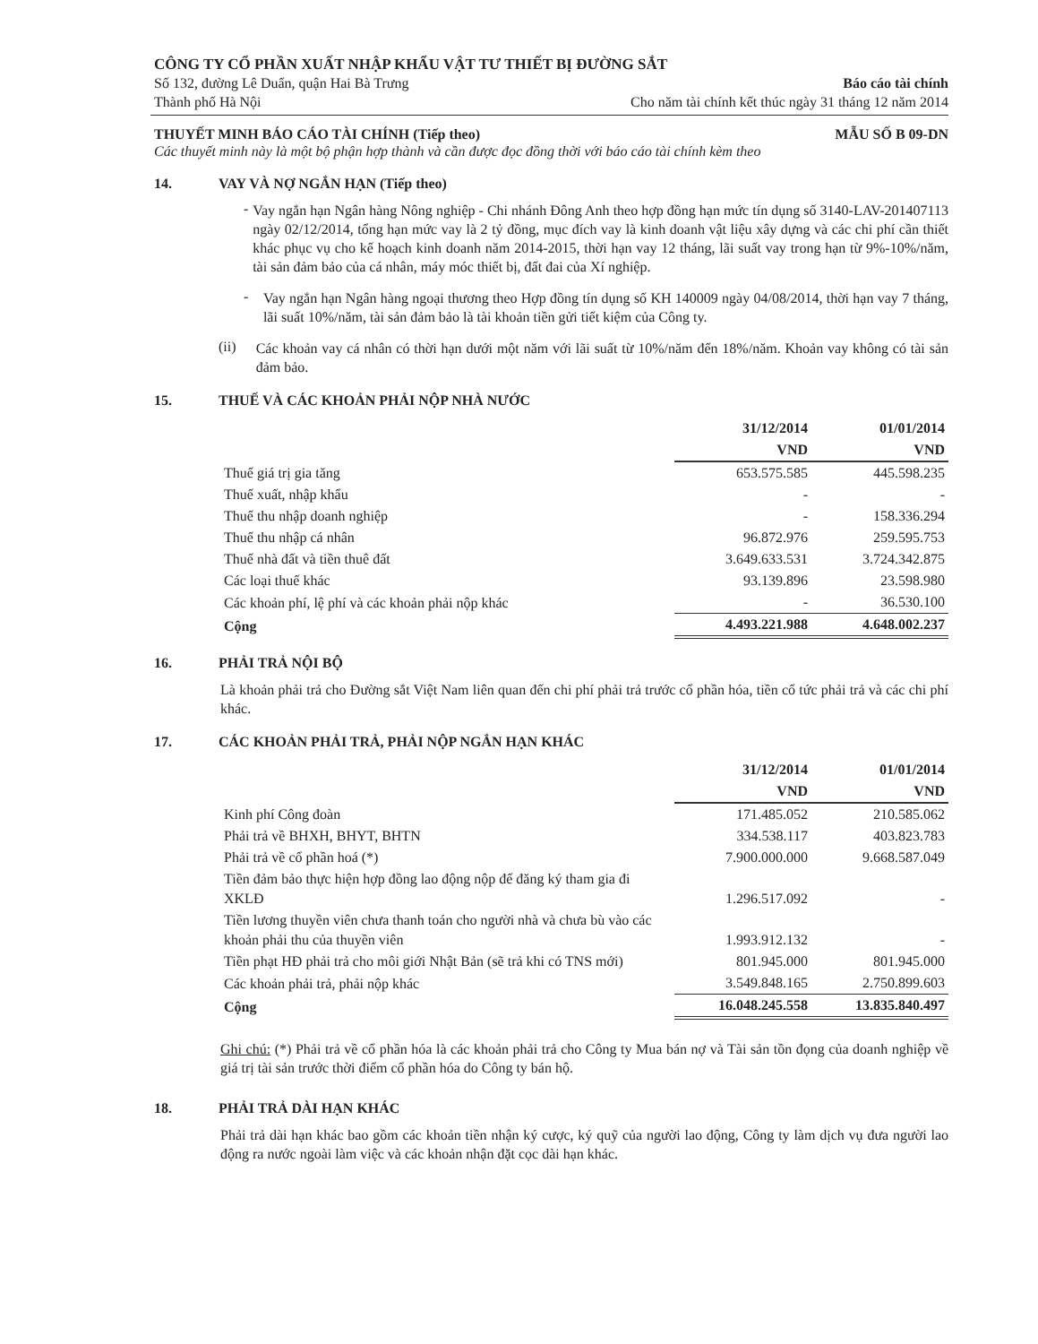CÔNG TY CỔ PHẦN XUẤT NHẬP KHẨU VẬT TƯ THIẾT BỊ ĐƯỜNG SẮT
Số 132, đường Lê Duẩn, quận Hai Bà Trưng Báo cáo tài chính
Thành phố Hà Nội Cho năm tài chính kết thúc ngày 31 tháng 12 năm 2014
THUYẾT MINH BÁO CÁO TÀI CHÍNH (Tiếp theo) MẪU SỐ B 09-DN
Các thuyết minh này là một bộ phận hợp thành và cần được đọc đồng thời với báo cáo tài chính kèm theo
14. VAY VÀ NỢ NGẮN HẠN (Tiếp theo)
-
Vay ngắn hạn Ngân hàng Nông nghiệp - Chi nhánh Đông Anh theo hợp đồng hạn mức tín dụng số 3140-LAV-201407113 ngày 02/12/2014, tổng hạn mức vay là 2 tỷ đồng, mục đích vay là kinh doanh vật liệu xây dựng và các chi phí cần thiết khác phục vụ cho kế hoạch kinh doanh năm 2014-2015, thời hạn vay 12 tháng, lãi suất vay trong hạn từ 9%-10%/năm, tài sản đảm bảo của cá nhân, máy móc thiết bị, đất đai của Xí nghiệp.
-
Vay ngắn hạn Ngân hàng ngoại thương theo Hợp đồng tín dụng số KH 140009 ngày 04/08/2014, thời hạn vay 7 tháng, lãi suất 10%/năm, tài sản đảm bảo là tài khoản tiền gửi tiết kiệm của Công ty.
(ii)
Các khoản vay cá nhân có thời hạn dưới một năm với lãi suất từ 10%/năm đến 18%/năm. Khoản vay không có tài sản đảm bảo.
15. THUẾ VÀ CÁC KHOẢN PHẢI NỘP NHÀ NƯỚC
| | 31/12/2014 | 01/01/2014 |
| --- | --- | --- |
| | VND | VND |
| Thuế giá trị gia tăng | 653.575.585 | 445.598.235 |
| Thuế xuất, nhập khẩu | - | - |
| Thuế thu nhập doanh nghiệp | - | 158.336.294 |
| Thuế thu nhập cá nhân | 96.872.976 | 259.595.753 |
| Thuế nhà đất và tiền thuê đất | 3.649.633.531 | 3.724.342.875 |
| Các loại thuế khác | 93.139.896 | 23.598.980 |
| Các khoản phí, lệ phí và các khoản phải nộp khác | - | 36.530.100 |
| Cộng | 4.493.221.988 | 4.648.002.237 |
16. PHẢI TRẢ NỘI BỘ
Là khoản phải trả cho Đường sắt Việt Nam liên quan đến chi phí phải trả trước cổ phần hóa, tiền cổ tức phải trả và các chi phí khác.
17. CÁC KHOẢN PHẢI TRẢ, PHẢI NỘP NGẮN HẠN KHÁC
| | 31/12/2014 | 01/01/2014 |
| --- | --- | --- |
| | VND | VND |
| Kinh phí Công đoàn | 171.485.052 | 210.585.062 |
| Phải trả về BHXH, BHYT, BHTN | 334.538.117 | 403.823.783 |
| Phải trả về cổ phần hoá (*) | 7.900.000.000 | 9.668.587.049 |
| Tiền đảm bảo thực hiện hợp đồng lao động nộp để đăng ký tham gia đi XKLĐ | 1.296.517.092 | - |
| Tiền lương thuyền viên chưa thanh toán cho người nhà và chưa bù vào các khoản phải thu của thuyền viên | 1.993.912.132 | - |
| Tiền phạt HĐ phải trả cho môi giới Nhật Bản (sẽ trả khi có TNS mới) | 801.945.000 | 801.945.000 |
| Các khoản phải trả, phải nộp khác | 3.549.848.165 | 2.750.899.603 |
| Cộng | 16.048.245.558 | 13.835.840.497 |
Ghi chú: (*) Phải trả về cổ phần hóa là các khoản phải trả cho Công ty Mua bán nợ và Tài sản tồn đọng của doanh nghiệp về giá trị tài sản trước thời điểm cổ phần hóa do Công ty bán hộ.
18. PHẢI TRẢ DÀI HẠN KHÁC
Phải trả dài hạn khác bao gồm các khoản tiền nhận ký cược, ký quỹ của người lao động, Công ty làm dịch vụ đưa người lao động ra nước ngoài làm việc và các khoản nhận đặt cọc dài hạn khác.